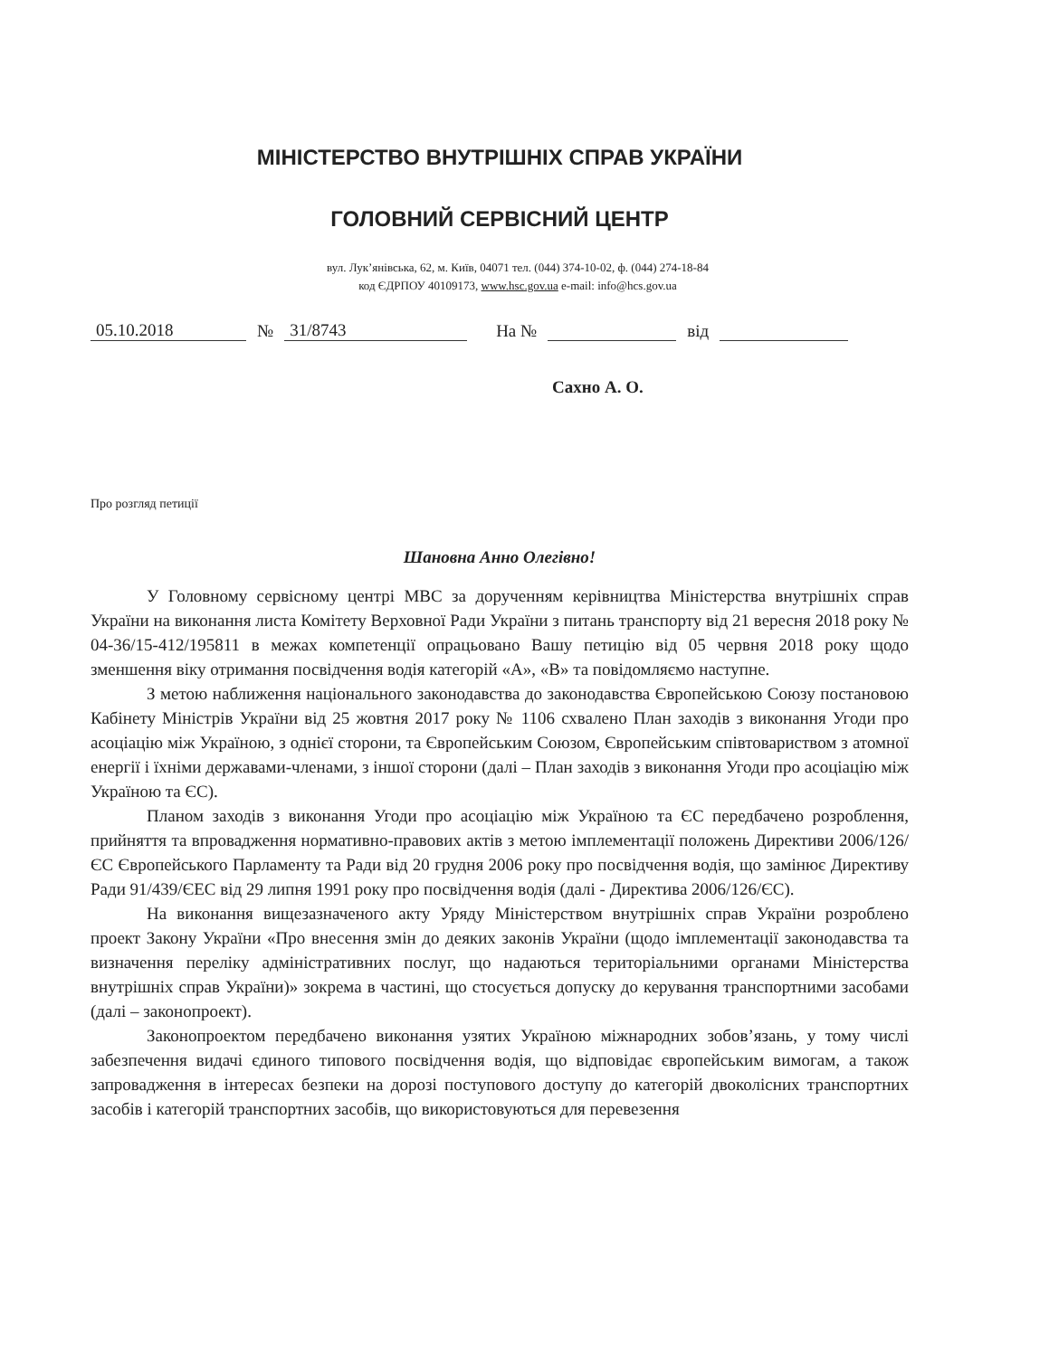МІНІСТЕРСТВО ВНУТРІШНІХ СПРАВ УКРАЇНИ
ГОЛОВНИЙ СЕРВІСНИЙ ЦЕНТР
вул. Лук’янівська, 62, м. Київ, 04071 тел. (044) 374-10-02, ф. (044) 274-18-84
код ЄДРПОУ 40109173, www.hsc.gov.ua e-mail: info@hcs.gov.ua
05.10.2018 № 31/8743 На № від
Сахно А. О.
Про розгляд петиції
Шановна Анно Олегівно!
У Головному сервісному центрі МВС за дорученням керівництва Міністерства внутрішніх справ України на виконання листа Комітету Верховної Ради України з питань транспорту від 21 вересня 2018 року № 04-36/15-412/195811 в межах компетенції опрацьовано Вашу петицію від 05 червня 2018 року щодо зменшення віку отримання посвідчення водія категорій «А», «В» та повідомляємо наступне.
З метою наближення національного законодавства до законодавства Європейською Союзу постановою Кабінету Міністрів України від 25 жовтня 2017 року № 1106 схвалено План заходів з виконання Угоди про асоціацію між Україною, з однієї сторони, та Європейським Союзом, Європейським співтовариством з атомної енергії і їхніми державами-членами, з іншої сторони (далі – План заходів з виконання Угоди про асоціацію між Україною та ЄС).
Планом заходів з виконання Угоди про асоціацію між Україною та ЄС передбачено розроблення, прийняття та впровадження нормативно-правових актів з метою імплементації положень Директиви 2006/126/ЄС Європейського Парламенту та Ради від 20 грудня 2006 року про посвідчення водія, що замінює Директиву Ради 91/439/ЄЕС від 29 липня 1991 року про посвідчення водія (далі - Директива 2006/126/ЄС).
На виконання вищезазначеного акту Уряду Міністерством внутрішніх справ України розроблено проект Закону України «Про внесення змін до деяких законів України (щодо імплементації законодавства та визначення переліку адміністративних послуг, що надаються територіальними органами Міністерства внутрішніх справ України)» зокрема в частині, що стосується допуску до керування транспортними засобами (далі – законопроект).
Законопроектом передбачено виконання узятих Україною міжнародних зобов’язань, у тому числі забезпечення видачі єдиного типового посвідчення водія, що відповідає європейським вимогам, а також запровадження в інтересах безпеки на дорозі поступового доступу до категорій двоколісних транспортних засобів і категорій транспортних засобів, що використовуються для перевезення